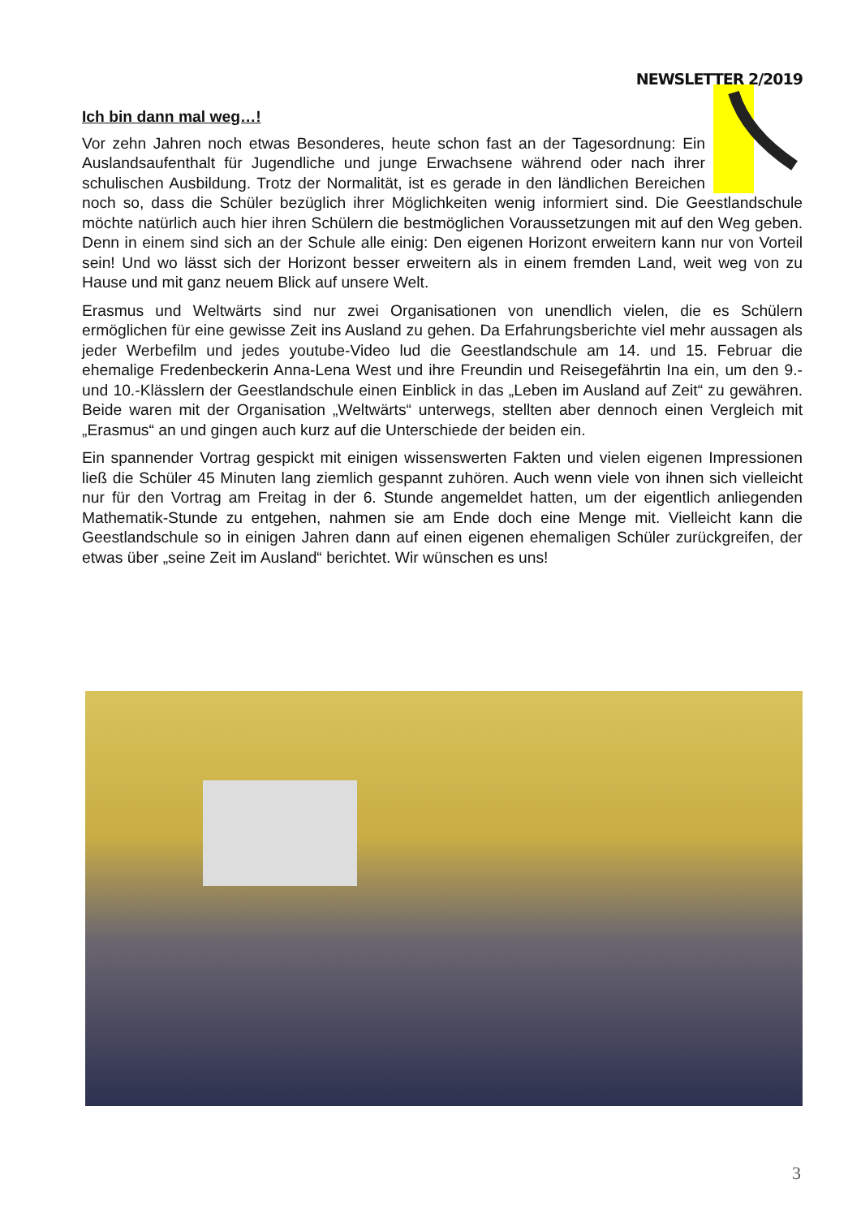NEWSLETTER 2/2019
Ich bin dann mal weg…!
Vor zehn Jahren noch etwas Besonderes, heute schon fast an der Tagesordnung: Ein Auslandsaufenthalt für Jugendliche und junge Erwachsene während oder nach ihrer schulischen Ausbildung. Trotz der Normalität, ist es gerade in den ländlichen Bereichen noch so, dass die Schüler bezüglich ihrer Möglichkeiten wenig informiert sind. Die Geestlandschule möchte natürlich auch hier ihren Schülern die bestmöglichen Voraussetzungen mit auf den Weg geben. Denn in einem sind sich an der Schule alle einig: Den eigenen Horizont erweitern kann nur von Vorteil sein! Und wo lässt sich der Horizont besser erweitern als in einem fremden Land, weit weg von zu Hause und mit ganz neuem Blick auf unsere Welt.
Erasmus und Weltwärts sind nur zwei Organisationen von unendlich vielen, die es Schülern ermöglichen für eine gewisse Zeit ins Ausland zu gehen. Da Erfahrungsberichte viel mehr aussagen als jeder Werbefilm und jedes youtube-Video lud die Geestlandschule am 14. und 15. Februar die ehemalige Fredenbeckerin Anna-Lena West und ihre Freundin und Reisegefährtin Ina ein, um den 9.- und 10.-Klässlern der Geestlandschule einen Einblick in das „Leben im Ausland auf Zeit“ zu gewähren. Beide waren mit der Organisation „Weltwärts“ unterwegs, stellten aber dennoch einen Vergleich mit „Erasmus“ an und gingen auch kurz auf die Unterschiede der beiden ein.
Ein spannender Vortrag gespickt mit einigen wissenswerten Fakten und vielen eigenen Impressionen ließ die Schüler 45 Minuten lang ziemlich gespannt zuhören. Auch wenn viele von ihnen sich vielleicht nur für den Vortrag am Freitag in der 6. Stunde angemeldet hatten, um der eigentlich anliegenden Mathematik-Stunde zu entgehen, nahmen sie am Ende doch eine Menge mit. Vielleicht kann die Geestlandschule so in einigen Jahren dann auf einen eigenen ehemaligen Schüler zurückgreifen, der etwas über „seine Zeit im Ausland“ berichtet. Wir wünschen es uns!
3